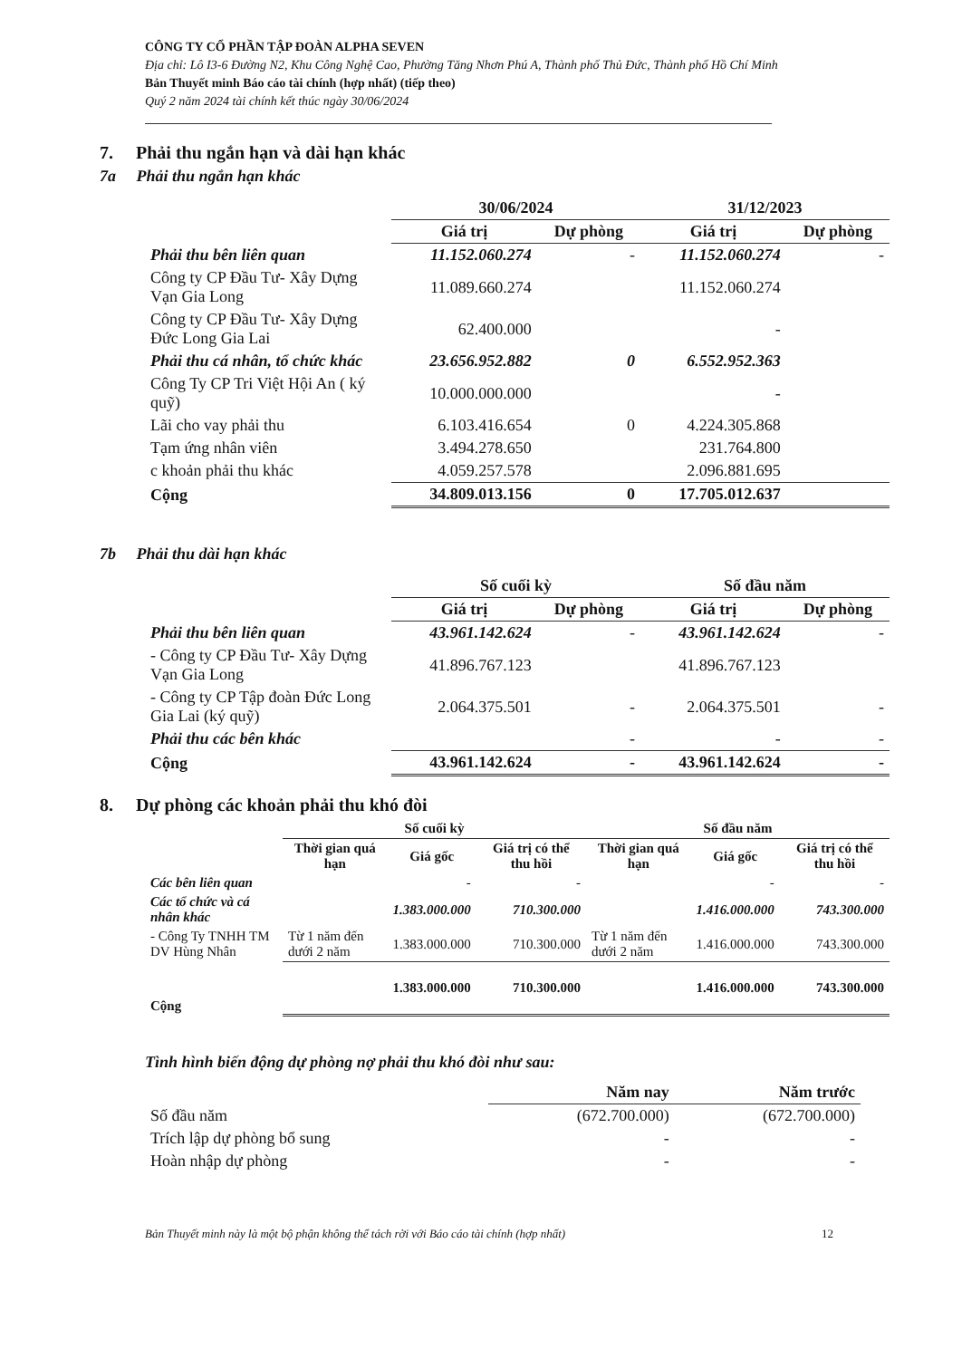CÔNG TY CỔ PHẦN TẬP ĐOÀN ALPHA SEVEN
Địa chỉ: Lô I3-6 Đường N2, Khu Công Nghệ Cao, Phường Tăng Nhơn Phú A, Thành phố Thủ Đức, Thành phố Hồ Chí Minh
Bản Thuyết minh Báo cáo tài chính (hợp nhất) (tiếp theo)
Quý 2 năm 2024 tài chính kết thúc ngày 30/06/2024
7. Phải thu ngắn hạn và dài hạn khác
7a Phải thu ngắn hạn khác
| | 30/06/2024 | | 31/12/2023 | |
| | Giá trị | Dự phòng | Giá trị | Dự phòng |
| Phải thu bên liên quan | 11.152.060.274 | - | 11.152.060.274 | - |
| Công ty CP Đầu Tư- Xây Dựng Vạn Gia Long | 11.089.660.274 | | 11.152.060.274 | |
| Công ty CP Đầu Tư- Xây Dựng Đức Long Gia Lai | 62.400.000 | | - | |
| Phải thu cá nhân, tổ chức khác | 23.656.952.882 | 0 | 6.552.952.363 | |
| Công Ty CP Tri Việt Hội An ( ký quỹ) | 10.000.000.000 | | - | |
| Lãi cho vay phải thu | 6.103.416.654 | 0 | 4.224.305.868 | |
| Tạm ứng nhân viên | 3.494.278.650 | | 231.764.800 | |
| c khoản phải thu khác | 4.059.257.578 | | 2.096.881.695 | |
| Cộng | 34.809.013.156 | 0 | 17.705.012.637 | |
7b Phải thu dài hạn khác
| | Số cuối kỳ | | Số đầu năm | |
| | Giá trị | Dự phòng | Giá trị | Dự phòng |
| Phải thu bên liên quan | 43.961.142.624 | - | 43.961.142.624 | - |
| - Công ty CP Đầu Tư- Xây Dựng Vạn Gia Long | 41.896.767.123 | | 41.896.767.123 | |
| - Công ty CP Tập đoàn Đức Long Gia Lai (ký quỹ) | 2.064.375.501 | - | 2.064.375.501 | - |
| Phải thu các bên khác | | - | - | - |
| Cộng | 43.961.142.624 | - | 43.961.142.624 | - |
8. Dự phòng các khoản phải thu khó đòi
| | Số cuối kỳ | | | Số đầu năm | | |
| | Thời gian quá hạn | Giá gốc | Giá trị có thể thu hồi | Thời gian quá hạn | Giá gốc | Giá trị có thể thu hồi |
| Các bên liên quan | | - | - | | - | - |
| Các tổ chức và cá nhân khác | | 1.383.000.000 | 710.300.000 | | 1.416.000.000 | 743.300.000 |
| - Công Ty TNHH TM DV Hùng Nhân | Từ 1 năm đến dưới 2 năm | 1.383.000.000 | 710.300.000 | Từ 1 năm đến dưới 2 năm | 1.416.000.000 | 743.300.000 |
| Cộng | | 1.383.000.000 | 710.300.000 | | 1.416.000.000 | 743.300.000 |
Tình hình biến động dự phòng nợ phải thu khó đòi như sau:
| | Năm nay | Năm trước |
| Số đầu năm | (672.700.000) | (672.700.000) |
| Trích lập dự phòng bổ sung | - | - |
| Hoàn nhập dự phòng | - | - |
Bản Thuyết minh này là một bộ phận không thể tách rời với Báo cáo tài chính (hợp nhất) 12